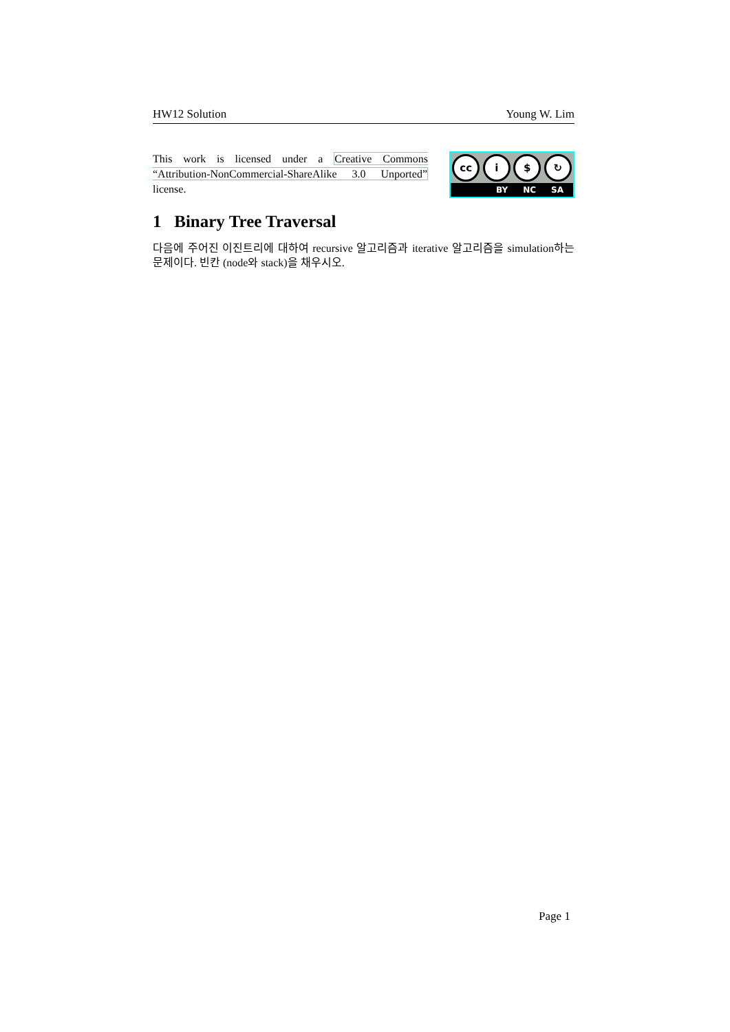HW12 Solution Young W. Lim
This work is licensed under a Creative Commons “Attribution-NonCommercial-ShareAlike 3.0 Unported” license.
cc i $ ↻
BY NC SA
1 Binary Tree Traversal
다음에 주어진 이진트리에 대하여 recursive 알고리즘과 iterative 알고리즘을 simulation하는 문제이다. 빈칸 (node와 stack)을 채우시오.
Page 1